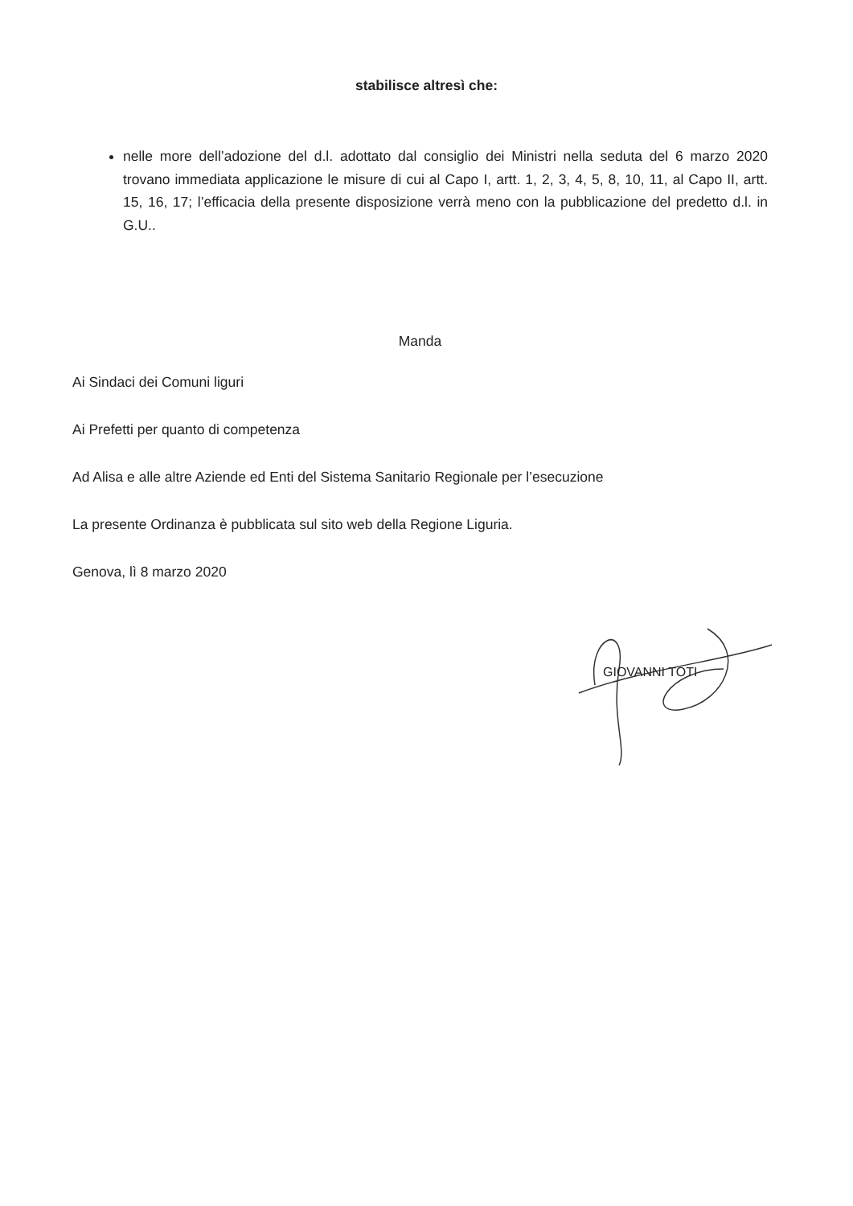stabilisce altresì che:
nelle more dell’adozione del d.l. adottato dal consiglio dei Ministri nella seduta del 6 marzo 2020 trovano immediata applicazione le misure di cui al Capo I, artt. 1, 2, 3, 4, 5, 8, 10, 11, al Capo II, artt. 15, 16, 17; l’efficacia della presente disposizione verrà meno con la pubblicazione del predetto d.l. in G.U..
Manda
Ai Sindaci dei Comuni liguri
Ai Prefetti per quanto di competenza
Ad Alisa e alle altre Aziende ed Enti del Sistema Sanitario Regionale per l’esecuzione
La presente Ordinanza è pubblicata sul sito web della Regione Liguria.
Genova, lì 8 marzo 2020
GIOVANNI TOTI